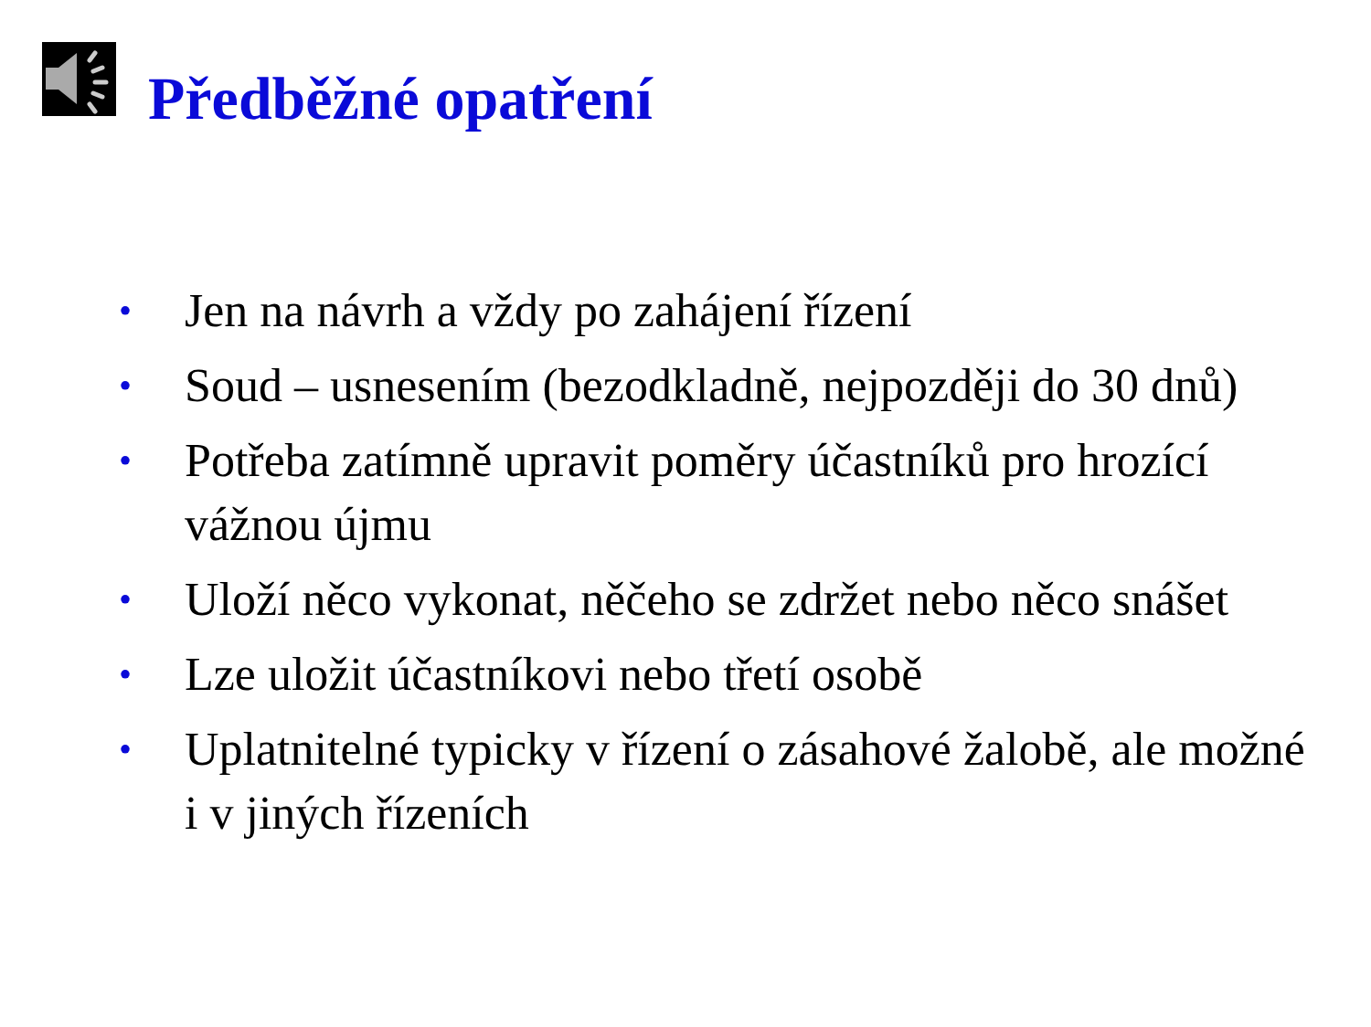Předběžné opatření
• Jen na návrh a vždy po zahájení řízení
• Soud – usnesením (bezodkladně, nejpozději do 30 dnů)
• Potřeba zatímně upravit poměry účastníků pro hrozící vážnou újmu
• Uloží něco vykonat, něčeho se zdržet nebo něco snášet
• Lze uložit účastníkovi nebo třetí osobě
• Uplatnitelné typicky v řízení o zásahové žalobě, ale možné i v jiných řízeních